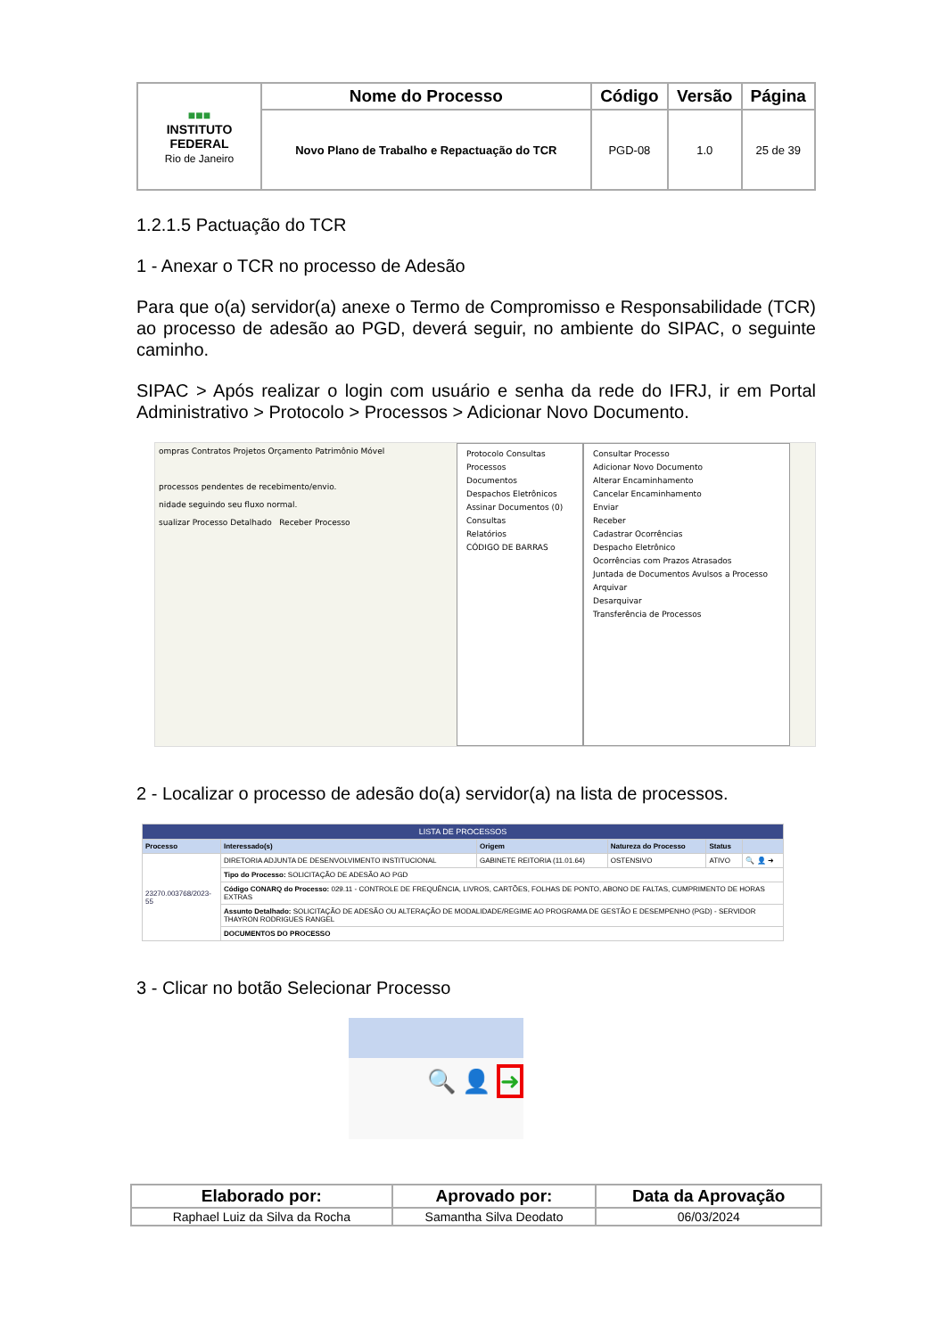| ■■■ INSTITUTO FEDERAL Rio de Janeiro | Nome do Processo | Código | Versão | Página |
| | Novo Plano de Trabalho e Repactuação do TCR | PGD-08 | 1.0 | 25 de 39 |
1.2.1.5 Pactuação do TCR
1 - Anexar o TCR no processo de Adesão
Para que o(a) servidor(a) anexe o Termo de Compromisso e Responsabilidade (TCR) ao processo de adesão ao PGD, deverá seguir, no ambiente do SIPAC, o seguinte caminho.
SIPAC > Após realizar o login com usuário e senha da rede do IFRJ, ir em Portal Administrativo > Protocolo > Processos > Adicionar Novo Documento.
ompras Contratos Projetos Orçamento Patrimônio Móvel
processos pendentes de recebimento/envio.
nidade seguindo seu fluxo normal.
sualizar Processo Detalhado Receber Processo
Protocolo Consultas
Processos
Documentos
Despachos Eletrônicos
Assinar Documentos (0)
Consultas
Relatórios
CÓDIGO DE BARRAS
Consultar Processo
Adicionar Novo Documento
Alterar Encaminhamento
Cancelar Encaminhamento
Enviar
Receber
Cadastrar Ocorrências
Despacho Eletrônico
Ocorrências com Prazos Atrasados
Juntada de Documentos Avulsos a Processo
Arquivar
Desarquivar
Transferência de Processos
2 - Localizar o processo de adesão do(a) servidor(a) na lista de processos.
| LISTA DE PROCESSOS | | | | | |
| Processo | Interessado(s) | Origem | Natureza do Processo | Status | |
| 23270.003768/2023-55 | DIRETORIA ADJUNTA DE DESENVOLVIMENTO INSTITUCIONAL | GABINETE REITORIA (11.01.64) | OSTENSIVO | ATIVO | 🔍 👤 ➜ |
| | Tipo do Processo: SOLICITAÇÃO DE ADESÃO AO PGD | | | | |
| | Código CONARQ do Processo: 029.11 - CONTROLE DE FREQUÊNCIA, LIVROS, CARTÕES, FOLHAS DE PONTO, ABONO DE FALTAS, CUMPRIMENTO DE HORAS EXTRAS | | | | |
| | Assunto Detalhado: SOLICITAÇÃO DE ADESÃO OU ALTERAÇÃO DE MODALIDADE/REGIME AO PROGRAMA DE GESTÃO E DESEMPENHO (PGD) - SERVIDOR THAYRON RODRIGUES RANGEL | | | | |
| | DOCUMENTOS DO PROCESSO | | | | |
3 - Clicar no botão Selecionar Processo
🔍 👤 ➜
| Elaborado por: | Aprovado por: | Data da Aprovação |
| --- | --- | --- |
| Raphael Luiz da Silva da Rocha | Samantha Silva Deodato | 06/03/2024 |